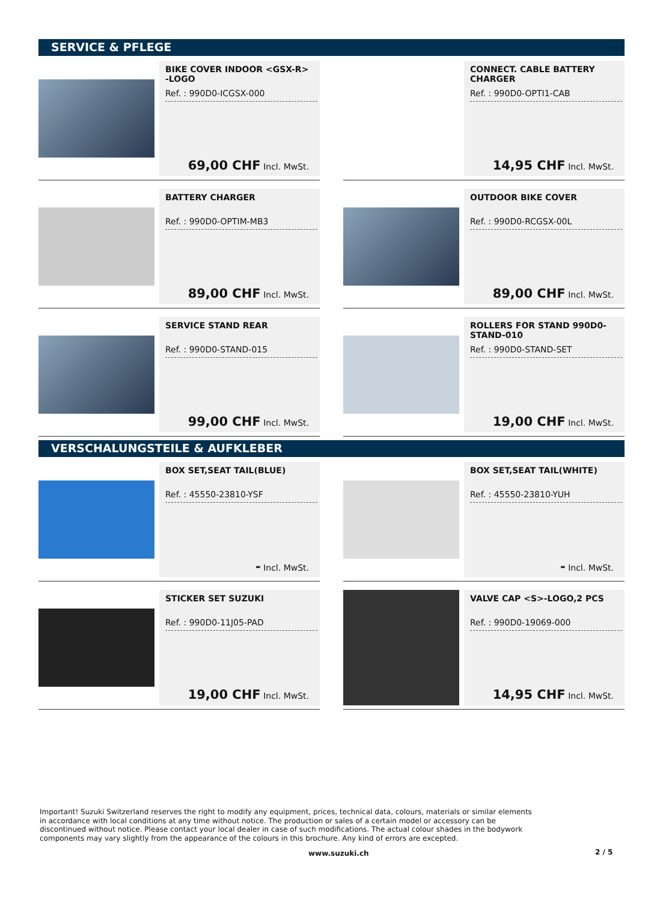SERVICE & PFLEGE
BIKE COVER INDOOR <GSX-R> -LOGO
Ref. : 990D0-ICGSX-000
69,00 CHF Incl. MwSt.
CONNECT. CABLE BATTERY CHARGER
Ref. : 990D0-OPTI1-CAB
14,95 CHF Incl. MwSt.
BATTERY CHARGER
Ref. : 990D0-OPTIM-MB3
89,00 CHF Incl. MwSt.
OUTDOOR BIKE COVER
Ref. : 990D0-RCGSX-00L
89,00 CHF Incl. MwSt.
SERVICE STAND REAR
Ref. : 990D0-STAND-015
99,00 CHF Incl. MwSt.
ROLLERS FOR STAND 990D0-STAND-010
Ref. : 990D0-STAND-SET
19,00 CHF Incl. MwSt.
VERSCHALUNGSTEILE & AUFKLEBER
BOX SET,SEAT TAIL(BLUE)
Ref. : 45550-23810-YSF
- Incl. MwSt.
BOX SET,SEAT TAIL(WHITE)
Ref. : 45550-23810-YUH
- Incl. MwSt.
STICKER SET SUZUKI
Ref. : 990D0-11J05-PAD
19,00 CHF Incl. MwSt.
VALVE CAP <S>-LOGO,2 PCS
Ref. : 990D0-19069-000
14,95 CHF Incl. MwSt.
Important! Suzuki Switzerland reserves the right to modify any equipment, prices, technical data, colours, materials or similar elements in accordance with local conditions at any time without notice. The production or sales of a certain model or accessory can be discontinued without notice. Please contact your local dealer in case of such modifications. The actual colour shades in the bodywork components may vary slightly from the appearance of the colours in this brochure. Any kind of errors are excepted.
www.suzuki.ch 2 / 5